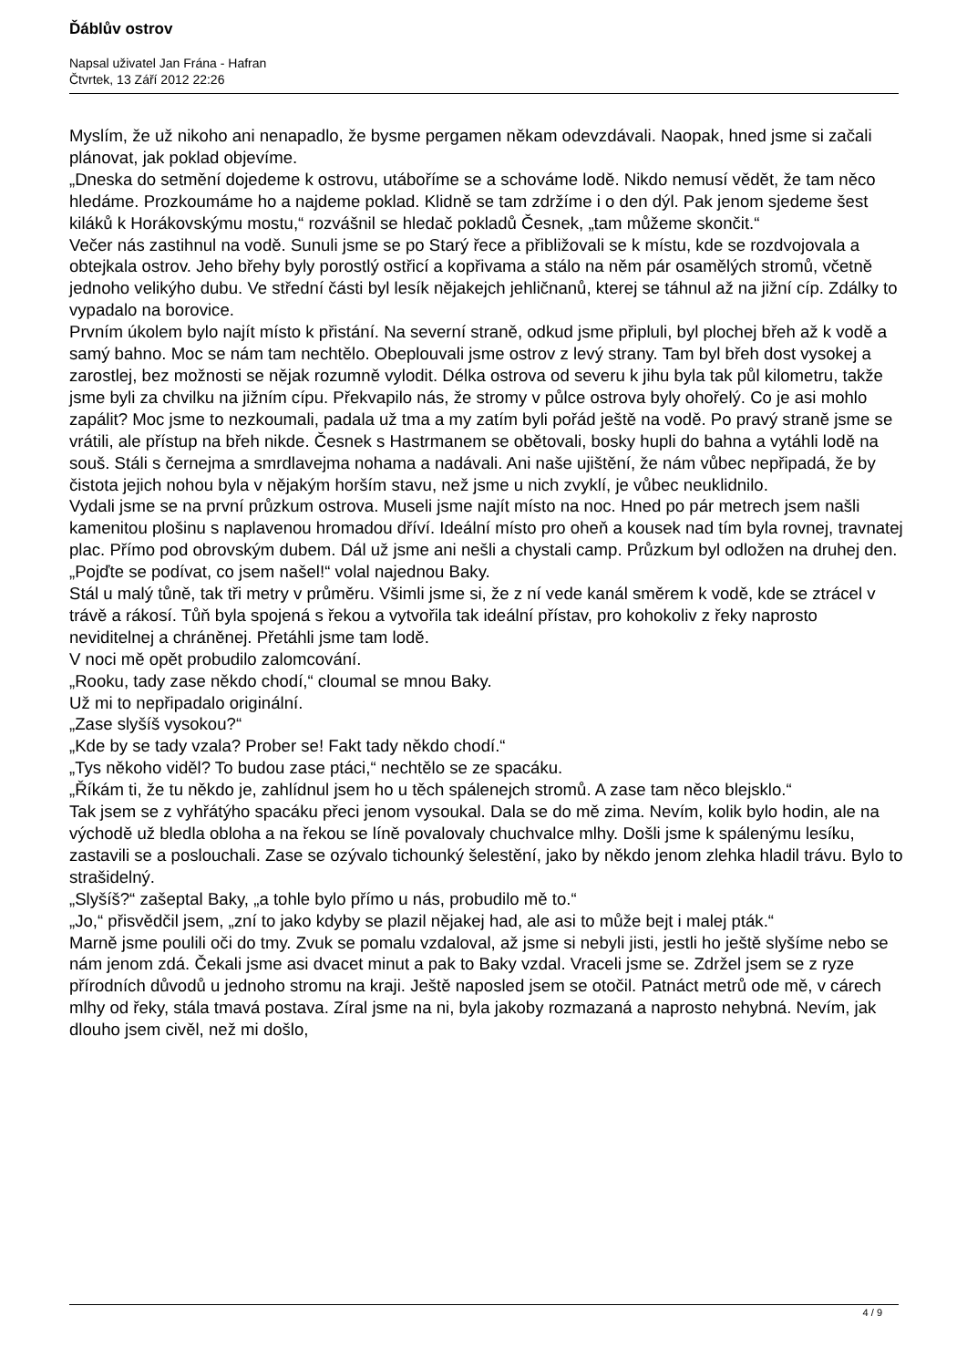Ďáblův ostrov
Napsal uživatel Jan Frána - Hafran
Čtvrtek, 13 Září 2012 22:26
Myslím, že už nikoho ani nenapadlo, že bysme pergamen někam odevzdávali. Naopak, hned jsme si začali plánovat, jak poklad objevíme.
„Dneska do setmění dojedeme k ostrovu, utáboříme se a schováme lodě. Nikdo nemusí vědět, že tam něco hledáme. Prozkoumáme ho a najdeme poklad. Klidně se tam zdržíme i o den dýl. Pak jenom sjedeme šest kiláků k Horákovskýmu mostu,“ rozvášnil se hledač pokladů Česnek, „tam můžeme skončit.“
Večer nás zastihnul na vodě. Sunuli jsme se po Starý řece a přibližovali se k místu, kde se rozdvojovala a obtejkala ostrov. Jeho břehy byly porostlý ostřicí a kopřivama a stálo na něm pár osamělých stromů, včetně jednoho velikýho dubu. Ve střední části byl lesík nějakejch jehličnanů, kterej se táhnul až na jižní cíp. Zdálky to vypadalo na borovice.
Prvním úkolem bylo najít místo k přistání. Na severní straně, odkud jsme připluli, byl plochej břeh až k vodě a samý bahno. Moc se nám tam nechtělo. Obeplouvali jsme ostrov z levý strany. Tam byl břeh dost vysokej a zarostlej, bez možnosti se nějak rozumně vylodit. Délka ostrova od severu k jihu byla tak půl kilometru, takže jsme byli za chvilku na jižním cípu. Překvapilo nás, že stromy v půlce ostrova byly ohořelý. Co je asi mohlo zapálit? Moc jsme to nezkoumali, padala už tma a my zatím byli pořád ještě na vodě. Po pravý straně jsme se vrátili, ale přístup na břeh nikde. Česnek s Hastrmanem se obětovali, bosky hupli do bahna a vytáhli lodě na souš. Stáli s černejma a smrdlavejma nohama a nadávali. Ani naše ujištění, že nám vůbec nepřipadá, že by čistota jejich nohou byla v nějakým horším stavu, než jsme u nich zvyklí, je vůbec neuklidnilo.
Vydali jsme se na první průzkum ostrova. Museli jsme najít místo na noc. Hned po pár metrech jsem našli kamenitou plošinu s naplavenou hromadou dříví. Ideální místo pro oheň a kousek nad tím byla rovnej, travnatej plac. Přímo pod obrovským dubem. Dál už jsme ani nešli a chystali camp. Průzkum byl odložen na druhej den.
„Pojďte se podívat, co jsem našel!“ volal najednou Baky.
Stál u malý tůně, tak tři metry v průměru. Všimli jsme si, že z ní vede kanál směrem k vodě, kde se ztrácel v trávě a rákosí. Tůň byla spojená s řekou a vytvořila tak ideální přístav, pro kohokoliv z řeky naprosto neviditelnej a chráněnej. Přetáhli jsme tam lodě.
V noci mě opět probudilo zalomcování.
„Rooku, tady zase někdo chodí,“ cloumal se mnou Baky.
Už mi to nepřipadalo originální.
„Zase slyšíš vysokou?“
„Kde by se tady vzala? Prober se! Fakt tady někdo chodí.“
„Tys někoho viděl? To budou zase ptáci,“ nechtělo se ze spacáku.
„Říkám ti, že tu někdo je, zahlídnul jsem ho u těch spálenejch stromů. A zase tam něco blejsklo.“
Tak jsem se z vyhřátýho spacáku přeci jenom vysoukal. Dala se do mě zima. Nevím, kolik bylo hodin, ale na východě už bledla obloha a na řekou se líně povalovaly chuchvalce mlhy. Došli jsme k spálenýmu lesíku, zastavili se a poslouchali. Zase se ozývalo tichounký šelestění, jako by někdo jenom zlehka hladil trávu. Bylo to strašidelný.
„Slyšíš?“ zašeptal Baky, „a tohle bylo přímo u nás, probudilo mě to.“
„Jo,“ přisvědčil jsem, „zní to jako kdyby se plazil nějakej had, ale asi to může bejt i malej pták.“
Marně jsme poulili oči do tmy. Zvuk se pomalu vzdaloval, až jsme si nebyli jisti, jestli ho ještě slyšíme nebo se nám jenom zdá. Čekali jsme asi dvacet minut a pak to Baky vzdal. Vraceli jsme se. Zdržel jsem se z ryze přírodních důvodů u jednoho stromu na kraji. Ještě naposled jsem se otočil. Patnáct metrů ode mě, v cárech mlhy od řeky, stála tmavá postava. Zíral jsme na ni, byla jakoby rozmazaná a naprosto nehybná. Nevím, jak dlouho jsem civěl, než mi došlo,
4 / 9